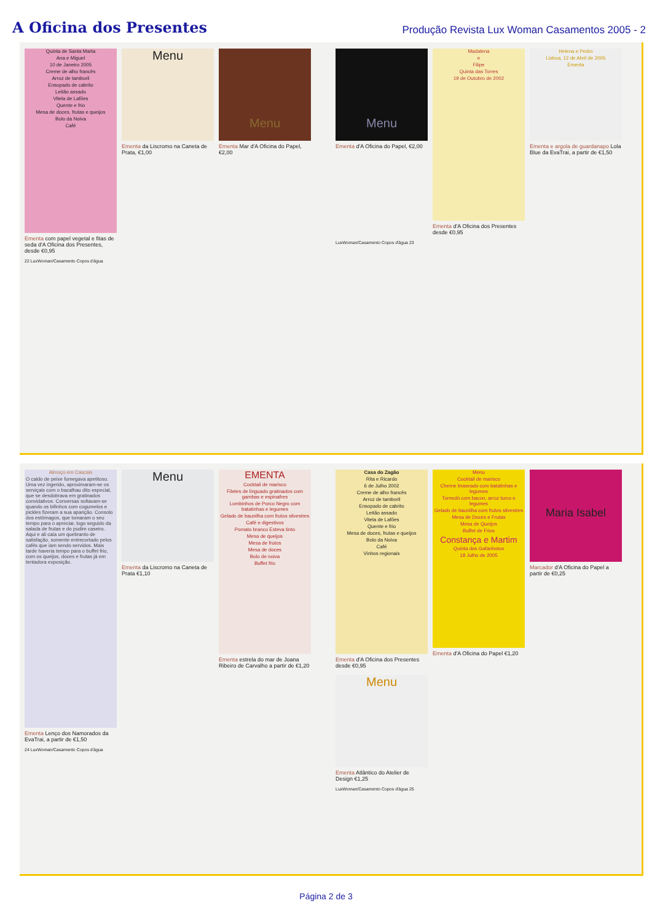A Oficina dos Presentes
Produção Revista Lux Woman Casamentos 2005 - 2
Quinta de Santa Marta
Ana e Miguel
10 de Janeiro 2005
Creme de alho francês
Arroz de tamboril
Ensopado de cabrito
Leitão assado
Vitela de Lafões
Quente e frio
Mesa de doces, frutas e queijos
Bolo da Noiva
Café
Ementa com papel vegetal e fitas de seda d'A Oficina dos Presentes, desde €0,95
Menu
Ementa da Liscromo na Caneta de Prata, €1,00
Menu
Ementa Mar d'A Oficina do Papel, €2,00
22 LuxWoman/Casamento Copos d'água
Menu
Ementa d'A Oficina do Papel, €2,00
Madalena
e
Filipe
Quinta das Torres
19 de Outubro de 2002
Ementa d'A Oficina dos Presentes desde €0,95
Helena e Pedro
Lisboa, 12 de Abril de 2005
Ementa
Ementa e argola de guardanapo Lola Blue da EvaTrai, a partir de €1,50
LuxWoman/Casamento Copos d'água 23
Almoço em Cascais
O caldo de peixe fumegava apetitoso. Uma vez ingerido, aproximaram-se os serviçais com o bacalhau dito especial, que se desdobrava em gratinados convidativos. Conversas soltavam-se quando os bifinhos com cogumelos e pickles fizeram a sua aparição. Consolo dos estômagos, que tomaram o seu tempo para o apreciar, logo seguido da salada de frutas e do pudim caseiro. Aqui e ali caía um quebranto de satisfação, somente entrecortado pelos cafés que iam sendo servidos. Mais tarde haveria tempo para o buffet frio, com os queijos, doces e frutas já em tentadora exposição.
Ementa Lenço dos Namorados da EvaTrai, a partir de €1,50
Menu
Ementa da Liscromo na Caneta de Prata €1,10
EMENTA
Cocktail de marisco
Filetes de linguado gratinados com gambas e espinafres
Lombinhos de Porco Negro com batatinhas e legumes
Gelado de baunilha com frutos silvestres
Café e digestivos
Pomato branco Esteva tinto
Mesa de queijos
Mesa de frutos
Mesa de doces
Bolo de noiva
Buffet frio
Ementa estrela do mar de Joana Ribeiro de Carvalho a partir de €1,20
24 LuxWoman/Casamento Copos d'água
Casa do Zagão
Rita e Ricardo
6 de Julho 2002
Creme de alho francês
Arroz de tamboril
Ensopado de cabrito
Leitão assado
Vitela de Lafões
Quente e frio
Mesa de doces, frutas e queijos
Bolo da Noiva
Café
Vinhos regionais
Ementa d'A Oficina dos Presentes desde €0,95
Menu
Cocktail de marisco
Cherne braseado com batatinhas e legumes
Tornedó com bacon, arroz turco e legumes
Gelado de baunilha com frutos silvestres
Mesa de Doces e Frutas
Mesa de Queijos
Buffet de Frios
Constança e Martim
Quinta dos Gafanhotos
18 Julho de 2005
Ementa d'A Oficina do Papel €1,20
Maria Isabel
Marcador d'A Oficina do Papel a partir de €0,25
Menu
Ementa Atlântico do Atelier de Design €1,25
LuxWoman/Casamento Copos d'água 25
Página 2 de 3